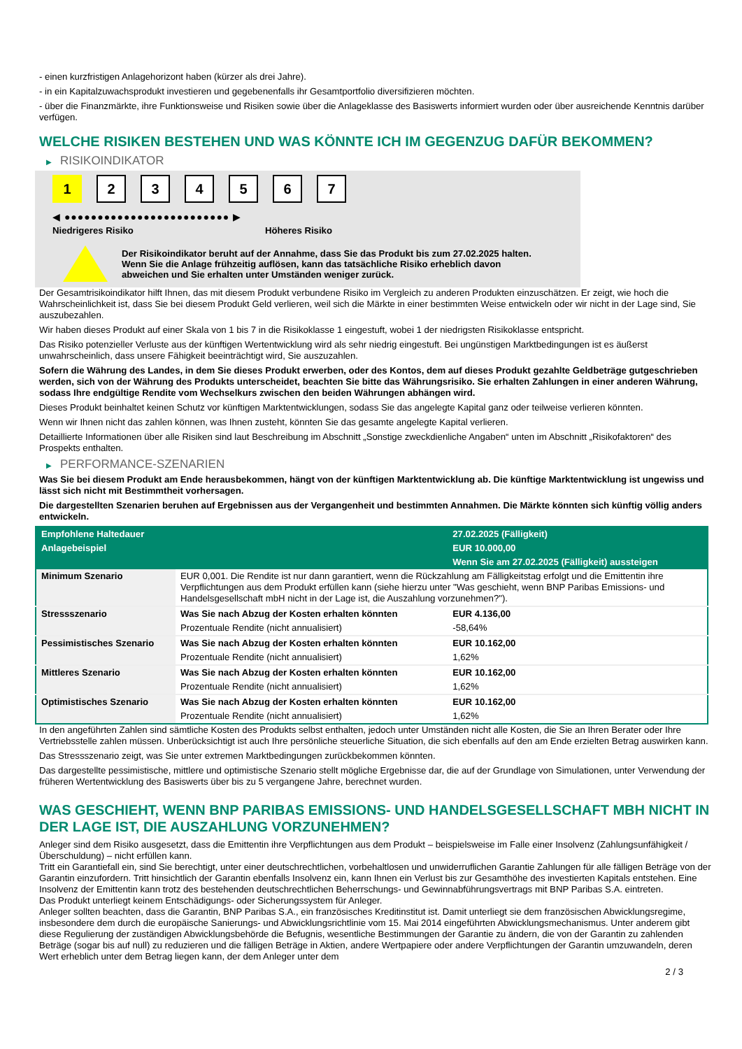- einen kurzfristigen Anlagehorizont haben (kürzer als drei Jahre).
- in ein Kapitalzuwachsprodukt investieren und gegebenenfalls ihr Gesamtportfolio diversifizieren möchten.
- über die Finanzmärkte, ihre Funktionsweise und Risiken sowie über die Anlageklasse des Basiswerts informiert wurden oder über ausreichende Kenntnis darüber verfügen.
WELCHE RISIKEN BESTEHEN UND WAS KÖNNTE ICH IM GEGENZUG DAFÜR BEKOMMEN?
▶ RISIKOINDIKATOR
1 2 3 4 5 6 7
◀ ●●●●●●●●●●●●●●●●●●●●●●●●● ▶
Niedrigeres Risiko Höheres Risiko
Der Risikoindikator beruht auf der Annahme, dass Sie das Produkt bis zum 27.02.2025 halten.
Wenn Sie die Anlage frühzeitig auflösen, kann das tatsächliche Risiko erheblich davon abweichen und Sie erhalten unter Umständen weniger zurück.
Der Gesamtrisikoindikator hilft Ihnen, das mit diesem Produkt verbundene Risiko im Vergleich zu anderen Produkten einzuschätzen. Er zeigt, wie hoch die Wahrscheinlichkeit ist, dass Sie bei diesem Produkt Geld verlieren, weil sich die Märkte in einer bestimmten Weise entwickeln oder wir nicht in der Lage sind, Sie auszubezahlen.
Wir haben dieses Produkt auf einer Skala von 1 bis 7 in die Risikoklasse 1 eingestuft, wobei 1 der niedrigsten Risikoklasse entspricht.
Das Risiko potenzieller Verluste aus der künftigen Wertentwicklung wird als sehr niedrig eingestuft. Bei ungünstigen Marktbedingungen ist es äußerst unwahrscheinlich, dass unsere Fähigkeit beeinträchtigt wird, Sie auszuzahlen.
Sofern die Währung des Landes, in dem Sie dieses Produkt erwerben, oder des Kontos, dem auf dieses Produkt gezahlte Geldbeträge gutgeschrieben werden, sich von der Währung des Produkts unterscheidet, beachten Sie bitte das Währungsrisiko. Sie erhalten Zahlungen in einer anderen Währung, sodass Ihre endgültige Rendite vom Wechselkurs zwischen den beiden Währungen abhängen wird.
Dieses Produkt beinhaltet keinen Schutz vor künftigen Marktentwicklungen, sodass Sie das angelegte Kapital ganz oder teilweise verlieren könnten.
Wenn wir Ihnen nicht das zahlen können, was Ihnen zusteht, könnten Sie das gesamte angelegte Kapital verlieren.
Detaillierte Informationen über alle Risiken sind laut Beschreibung im Abschnitt „Sonstige zweckdienliche Angaben“ unten im Abschnitt „Risikofaktoren“ des Prospekts enthalten.
▶ PERFORMANCE-SZENARIEN
Was Sie bei diesem Produkt am Ende herausbekommen, hängt von der künftigen Marktentwicklung ab. Die künftige Marktentwicklung ist ungewiss und lässt sich nicht mit Bestimmtheit vorhersagen.
Die dargestellten Szenarien beruhen auf Ergebnissen aus der Vergangenheit und bestimmten Annahmen. Die Märkte könnten sich künftig völlig anders entwickeln.
| Empfohlene Haltedauer | | 27.02.2025 (Fälligkeit) |
| Anlagebeispiel | | EUR 10.000,00 |
| | | Wenn Sie am 27.02.2025 (Fälligkeit) aussteigen |
| Minimum Szenario | EUR 0,001. Die Rendite ist nur dann garantiert, wenn die Rückzahlung am Fälligkeitstag erfolgt und die Emittentin ihre Verpflichtungen aus dem Produkt erfüllen kann (siehe hierzu unter "Was geschieht, wenn BNP Paribas Emissions- und Handelsgesellschaft mbH nicht in der Lage ist, die Auszahlung vorzunehmen?"). | |
| Stressszenario | Was Sie nach Abzug der Kosten erhalten könnten | EUR 4.136,00 |
| | Prozentuale Rendite (nicht annualisiert) | -58,64% |
| Pessimistisches Szenario | Was Sie nach Abzug der Kosten erhalten könnten | EUR 10.162,00 |
| | Prozentuale Rendite (nicht annualisiert) | 1,62% |
| Mittleres Szenario | Was Sie nach Abzug der Kosten erhalten könnten | EUR 10.162,00 |
| | Prozentuale Rendite (nicht annualisiert) | 1,62% |
| Optimistisches Szenario | Was Sie nach Abzug der Kosten erhalten könnten | EUR 10.162,00 |
| | Prozentuale Rendite (nicht annualisiert) | 1,62% |
In den angeführten Zahlen sind sämtliche Kosten des Produkts selbst enthalten, jedoch unter Umständen nicht alle Kosten, die Sie an Ihren Berater oder Ihre Vertriebsstelle zahlen müssen. Unberücksichtigt ist auch Ihre persönliche steuerliche Situation, die sich ebenfalls auf den am Ende erzielten Betrag auswirken kann.
Das Stressszenario zeigt, was Sie unter extremen Marktbedingungen zurückbekommen könnten.
Das dargestellte pessimistische, mittlere und optimistische Szenario stellt mögliche Ergebnisse dar, die auf der Grundlage von Simulationen, unter Verwendung der früheren Wertentwicklung des Basiswerts über bis zu 5 vergangene Jahre, berechnet wurden.
WAS GESCHIEHT, WENN BNP PARIBAS EMISSIONS- UND HANDELSGESELLSCHAFT MBH NICHT IN DER LAGE IST, DIE AUSZAHLUNG VORZUNEHMEN?
Anleger sind dem Risiko ausgesetzt, dass die Emittentin ihre Verpflichtungen aus dem Produkt – beispielsweise im Falle einer Insolvenz (Zahlungsunfähigkeit / Überschuldung) – nicht erfüllen kann.
Tritt ein Garantiefall ein, sind Sie berechtigt, unter einer deutschrechtlichen, vorbehaltlosen und unwiderruflichen Garantie Zahlungen für alle fälligen Beträge von der Garantin einzufordern. Tritt hinsichtlich der Garantin ebenfalls Insolvenz ein, kann Ihnen ein Verlust bis zur Gesamthöhe des investierten Kapitals entstehen. Eine Insolvenz der Emittentin kann trotz des bestehenden deutschrechtlichen Beherrschungs- und Gewinnabführungsvertrags mit BNP Paribas S.A. eintreten.
Das Produkt unterliegt keinem Entschädigungs- oder Sicherungssystem für Anleger.
Anleger sollten beachten, dass die Garantin, BNP Paribas S.A., ein französisches Kreditinstitut ist. Damit unterliegt sie dem französischen Abwicklungsregime, insbesondere dem durch die europäische Sanierungs- und Abwicklungsrichtlinie vom 15. Mai 2014 eingeführten Abwicklungsmechanismus. Unter anderem gibt diese Regulierung der zuständigen Abwicklungsbehörde die Befugnis, wesentliche Bestimmungen der Garantie zu ändern, die von der Garantin zu zahlenden Beträge (sogar bis auf null) zu reduzieren und die fälligen Beträge in Aktien, andere Wertpapiere oder andere Verpflichtungen der Garantin umzuwandeln, deren Wert erheblich unter dem Betrag liegen kann, der dem Anleger unter dem
2 / 3